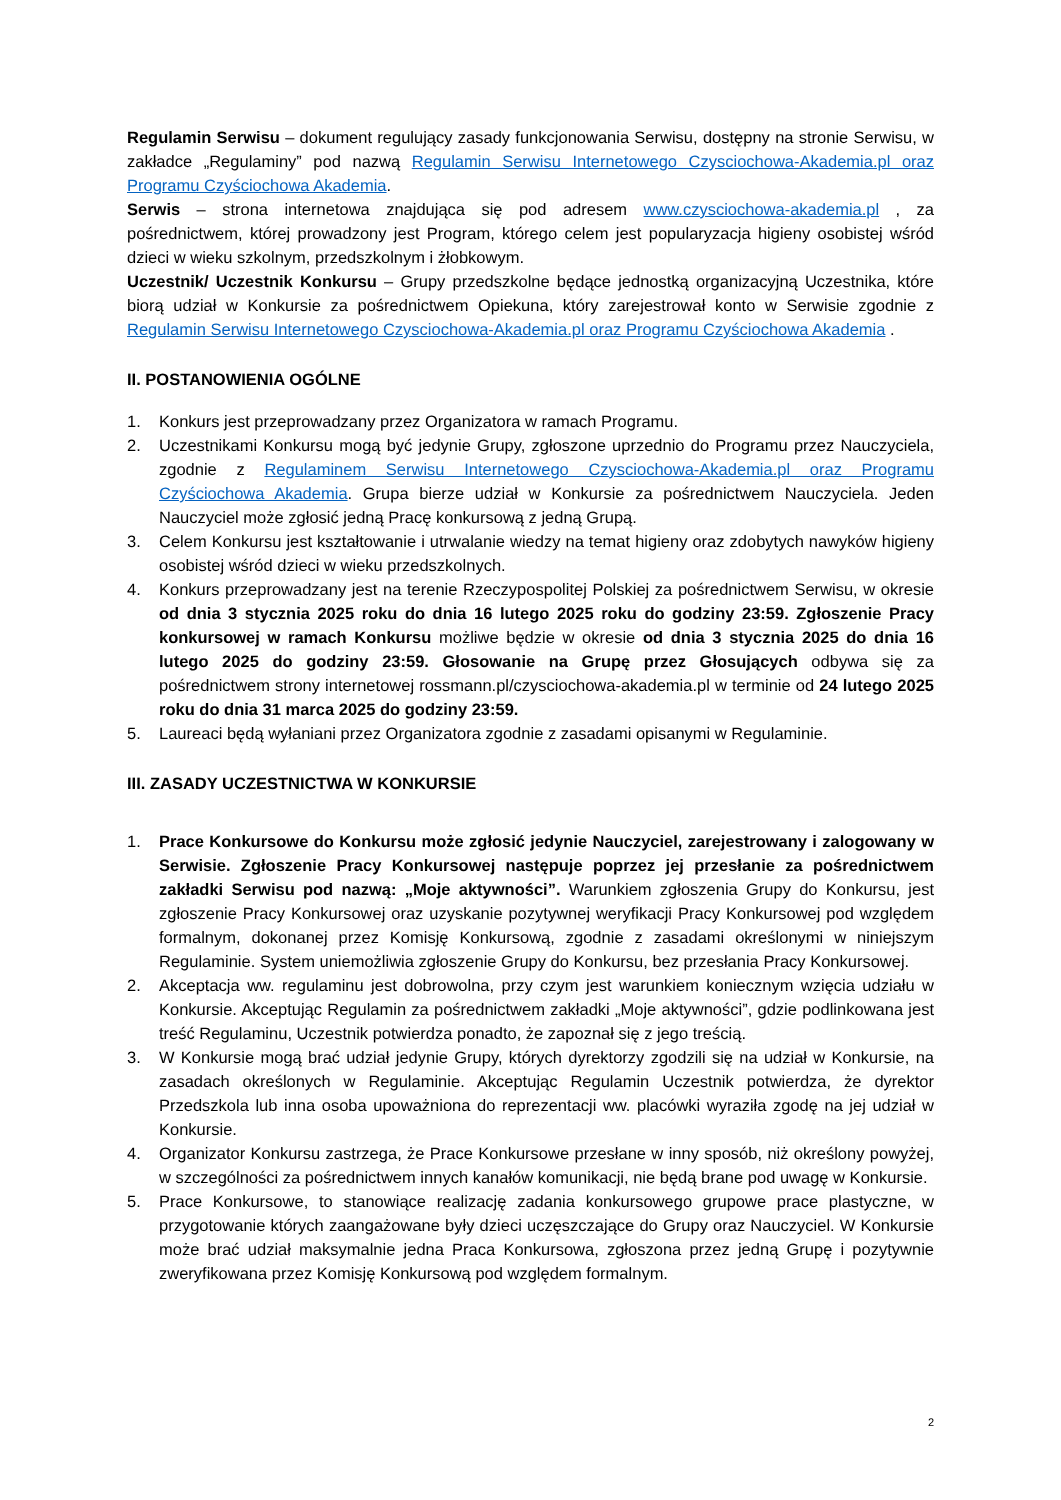Regulamin Serwisu – dokument regulujący zasady funkcjonowania Serwisu, dostępny na stronie Serwisu, w zakładce „Regulaminy” pod nazwą Regulamin Serwisu Internetowego Czysciochowa-Akademia.pl oraz Programu Czyściochowa Akademia.
Serwis – strona internetowa znajdująca się pod adresem www.czysciochowa-akademia.pl , za pośrednictwem, której prowadzony jest Program, którego celem jest popularyzacja higieny osobistej wśród dzieci w wieku szkolnym, przedszkolnym i żłobkowym.
Uczestnik/ Uczestnik Konkursu – Grupy przedszkolne będące jednostką organizacyjną Uczestnika, które biorą udział w Konkursie za pośrednictwem Opiekuna, który zarejestrował konto w Serwisie zgodnie z Regulamin Serwisu Internetowego Czysciochowa-Akademia.pl oraz Programu Czyściochowa Akademia .
II. POSTANOWIENIA OGÓLNE
1. Konkurs jest przeprowadzany przez Organizatora w ramach Programu.
2. Uczestnikami Konkursu mogą być jedynie Grupy, zgłoszone uprzednio do Programu przez Nauczyciela, zgodnie z Regulaminem Serwisu Internetowego Czysciochowa-Akademia.pl oraz Programu Czyściochowa Akademia. Grupa bierze udział w Konkursie za pośrednictwem Nauczyciela. Jeden Nauczyciel może zgłosić jedną Pracę konkursową z jedną Grupą.
3. Celem Konkursu jest kształtowanie i utrwalanie wiedzy na temat higieny oraz zdobytych nawyków higieny osobistej wśród dzieci w wieku przedszkolnych.
4. Konkurs przeprowadzany jest na terenie Rzeczypospolitej Polskiej za pośrednictwem Serwisu, w okresie od dnia 3 stycznia 2025 roku do dnia 16 lutego 2025 roku do godziny 23:59. Zgłoszenie Pracy konkursowej w ramach Konkursu możliwe będzie w okresie od dnia 3 stycznia 2025 do dnia 16 lutego 2025 do godziny 23:59. Głosowanie na Grupę przez Głosujących odbywa się za pośrednictwem strony internetowej rossmann.pl/czysciochowa-akademia.pl w terminie od 24 lutego 2025 roku do dnia 31 marca 2025 do godziny 23:59.
5. Laureaci będą wyłaniani przez Organizatora zgodnie z zasadami opisanymi w Regulaminie.
III. ZASADY UCZESTNICTWA W KONKURSIE
1. Prace Konkursowe do Konkursu może zgłosić jedynie Nauczyciel, zarejestrowany i zalogowany w Serwisie. Zgłoszenie Pracy Konkursowej następuje poprzez jej przesłanie za pośrednictwem zakładki Serwisu pod nazwą: „Moje aktywności”. Warunkiem zgłoszenia Grupy do Konkursu, jest zgłoszenie Pracy Konkursowej oraz uzyskanie pozytywnej weryfikacji Pracy Konkursowej pod względem formalnym, dokonanej przez Komisję Konkursową, zgodnie z zasadami określonymi w niniejszym Regulaminie. System uniemożliwia zgłoszenie Grupy do Konkursu, bez przesłania Pracy Konkursowej.
2. Akceptacja ww. regulaminu jest dobrowolna, przy czym jest warunkiem koniecznym wzięcia udziału w Konkursie. Akceptując Regulamin za pośrednictwem zakładki „Moje aktywności”, gdzie podlinkowana jest treść Regulaminu, Uczestnik potwierdza ponadto, że zapoznał się z jego treścią.
3. W Konkursie mogą brać udział jedynie Grupy, których dyrektorzy zgodzili się na udział w Konkursie, na zasadach określonych w Regulaminie. Akceptując Regulamin Uczestnik potwierdza, że dyrektor Przedszkola lub inna osoba upoważniona do reprezentacji ww. placówki wyraziła zgodę na jej udział w Konkursie.
4. Organizator Konkursu zastrzega, że Prace Konkursowe przesłane w inny sposób, niż określony powyżej, w szczególności za pośrednictwem innych kanałów komunikacji, nie będą brane pod uwagę w Konkursie.
5. Prace Konkursowe, to stanowiące realizację zadania konkursowego grupowe prace plastyczne, w przygotowanie których zaangażowane były dzieci uczęszczające do Grupy oraz Nauczyciel. W Konkursie może brać udział maksymalnie jedna Praca Konkursowa, zgłoszona przez jedną Grupę i pozytywnie zweryfikowana przez Komisję Konkursową pod względem formalnym.
2